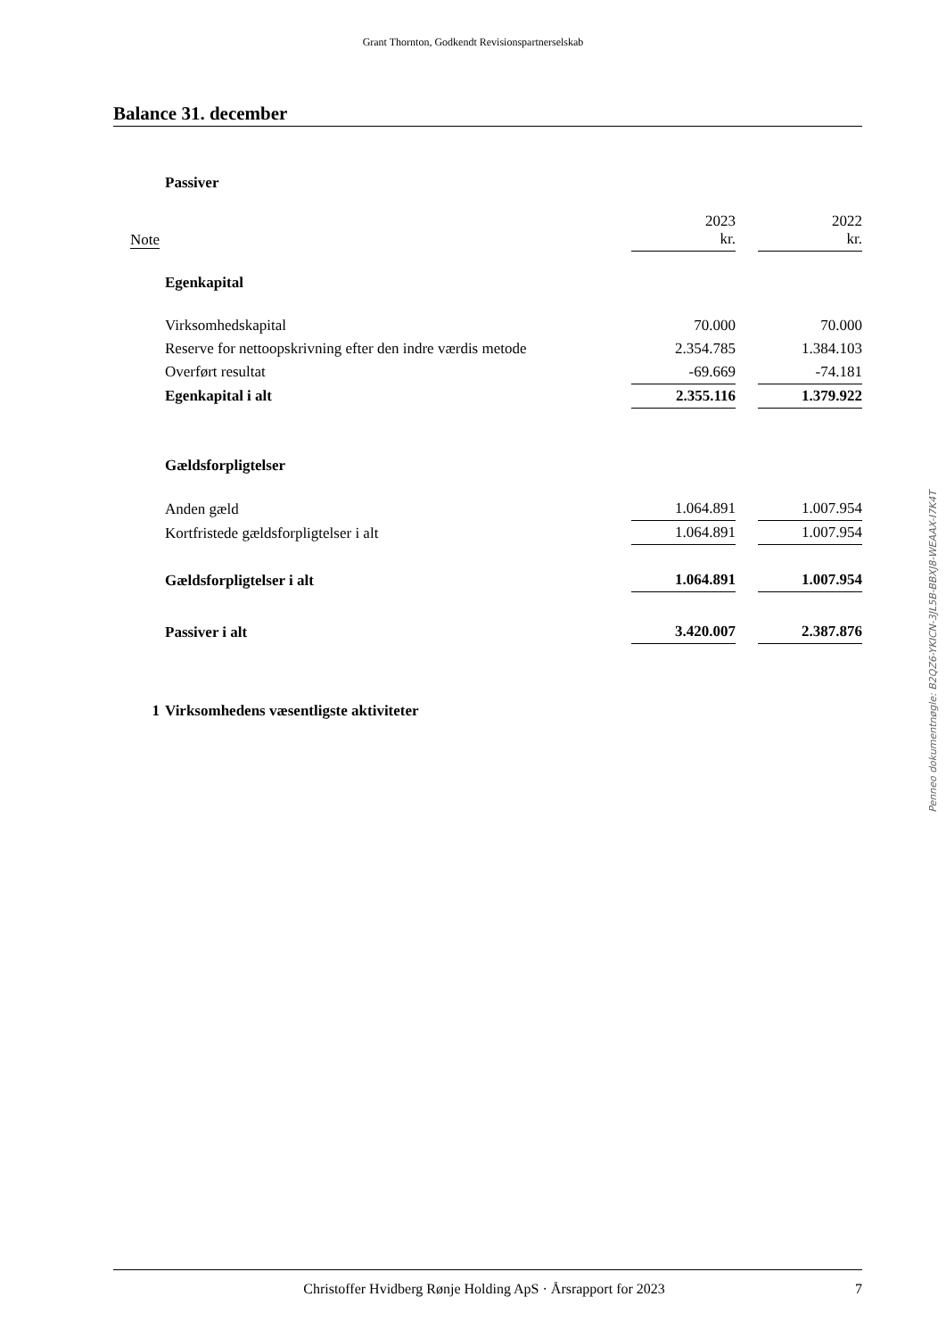Grant Thornton, Godkendt Revisionspartnerselskab
Balance 31. december
| | Passiver | | | |
| Note | | 2023 kr. | | 2022 kr. |
| | Egenkapital | | | |
| | Virksomhedskapital | 70.000 | | 70.000 |
| | Reserve for nettoopskrivning efter den indre værdis metode | 2.354.785 | | 1.384.103 |
| | Overført resultat | -69.669 | | -74.181 |
| | Egenkapital i alt | 2.355.116 | | 1.379.922 |
| | Gældsforpligtelser | | | |
| | Anden gæld | 1.064.891 | | 1.007.954 |
| | Kortfristede gældsforpligtelser i alt | 1.064.891 | | 1.007.954 |
| | Gældsforpligtelser i alt | 1.064.891 | | 1.007.954 |
| | Passiver i alt | 3.420.007 | | 2.387.876 |
| 1 | Virksomhedens væsentligste aktiviteter | | | |
Penneo dokumentnøgle: B2QZ6-YKICN-3JL5B-BBXJ8-WEAAX-I7K4T
Christoffer Hvidberg Rønje Holding ApS · Årsrapport for 2023 7